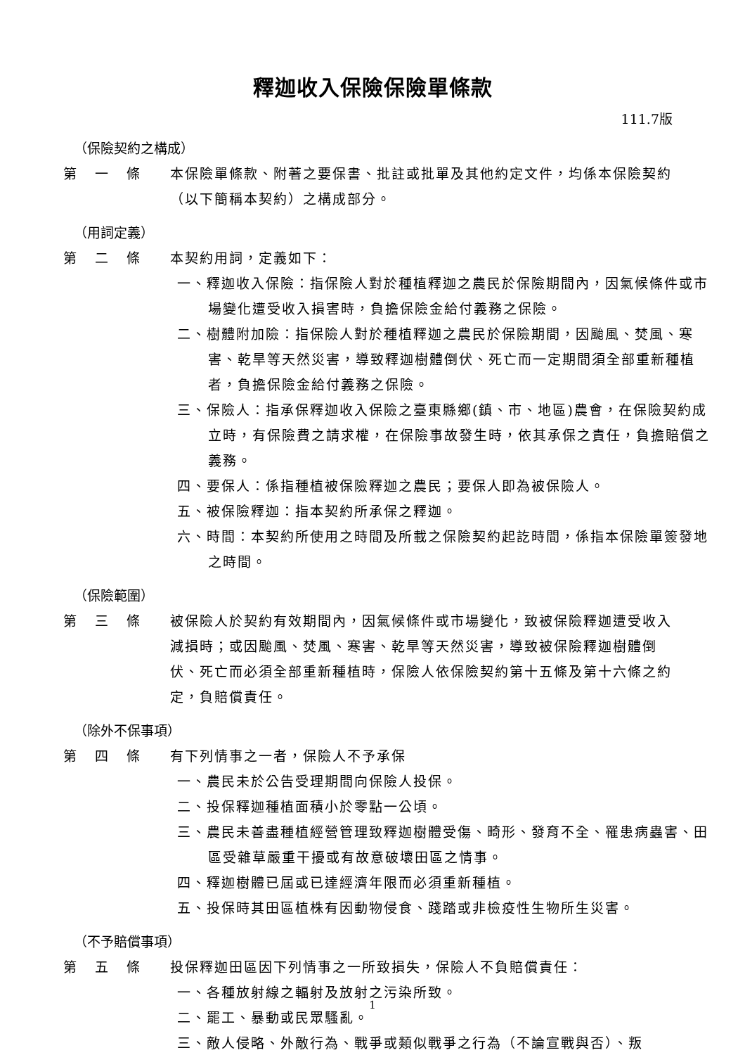釋迦收入保險保險單條款
111.7版
（保險契約之構成）
第 一 條 本保險單條款、附著之要保書、批註或批單及其他約定文件，均係本保險契約（以下簡稱本契約）之構成部分。
（用詞定義）
第 二 條 本契約用詞，定義如下：
一、釋迦收入保險：指保險人對於種植釋迦之農民於保險期間內，因氣候條件或市場變化遭受收入損害時，負擔保險金給付義務之保險。
二、樹體附加險：指保險人對於種植釋迦之農民於保險期間，因颱風、焚風、寒害、乾旱等天然災害，導致釋迦樹體倒伏、死亡而一定期間須全部重新種植者，負擔保險金給付義務之保險。
三、保險人：指承保釋迦收入保險之臺東縣鄉(鎮、市、地區)農會，在保險契約成立時，有保險費之請求權，在保險事故發生時，依其承保之責任，負擔賠償之義務。
四、要保人：係指種植被保險釋迦之農民；要保人即為被保險人。
五、被保險釋迦：指本契約所承保之釋迦。
六、時間：本契約所使用之時間及所載之保險契約起訖時間，係指本保險單簽發地之時間。
（保險範圍）
第 三 條 被保險人於契約有效期間內，因氣候條件或市場變化，致被保險釋迦遭受收入減損時；或因颱風、焚風、寒害、乾旱等天然災害，導致被保險釋迦樹體倒伏、死亡而必須全部重新種植時，保險人依保險契約第十五條及第十六條之約定，負賠償責任。
（除外不保事項）
第 四 條 有下列情事之一者，保險人不予承保
一、農民未於公告受理期間向保險人投保。
二、投保釋迦種植面積小於零點一公頃。
三、農民未善盡種植經營管理致釋迦樹體受傷、畸形、發育不全、罹患病蟲害、田區受雜草嚴重干擾或有故意破壞田區之情事。
四、釋迦樹體已屆或已達經濟年限而必須重新種植。
五、投保時其田區植株有因動物侵食、踐踏或非檢疫性生物所生災害。
（不予賠償事項）
第 五 條 投保釋迦田區因下列情事之一所致損失，保險人不負賠償責任：
一、各種放射線之輻射及放射之污染所致。
二、罷工、暴動或民眾騷亂。
三、敵人侵略、外敵行為、戰爭或類似戰爭之行為（不論宣戰與否）、叛
1